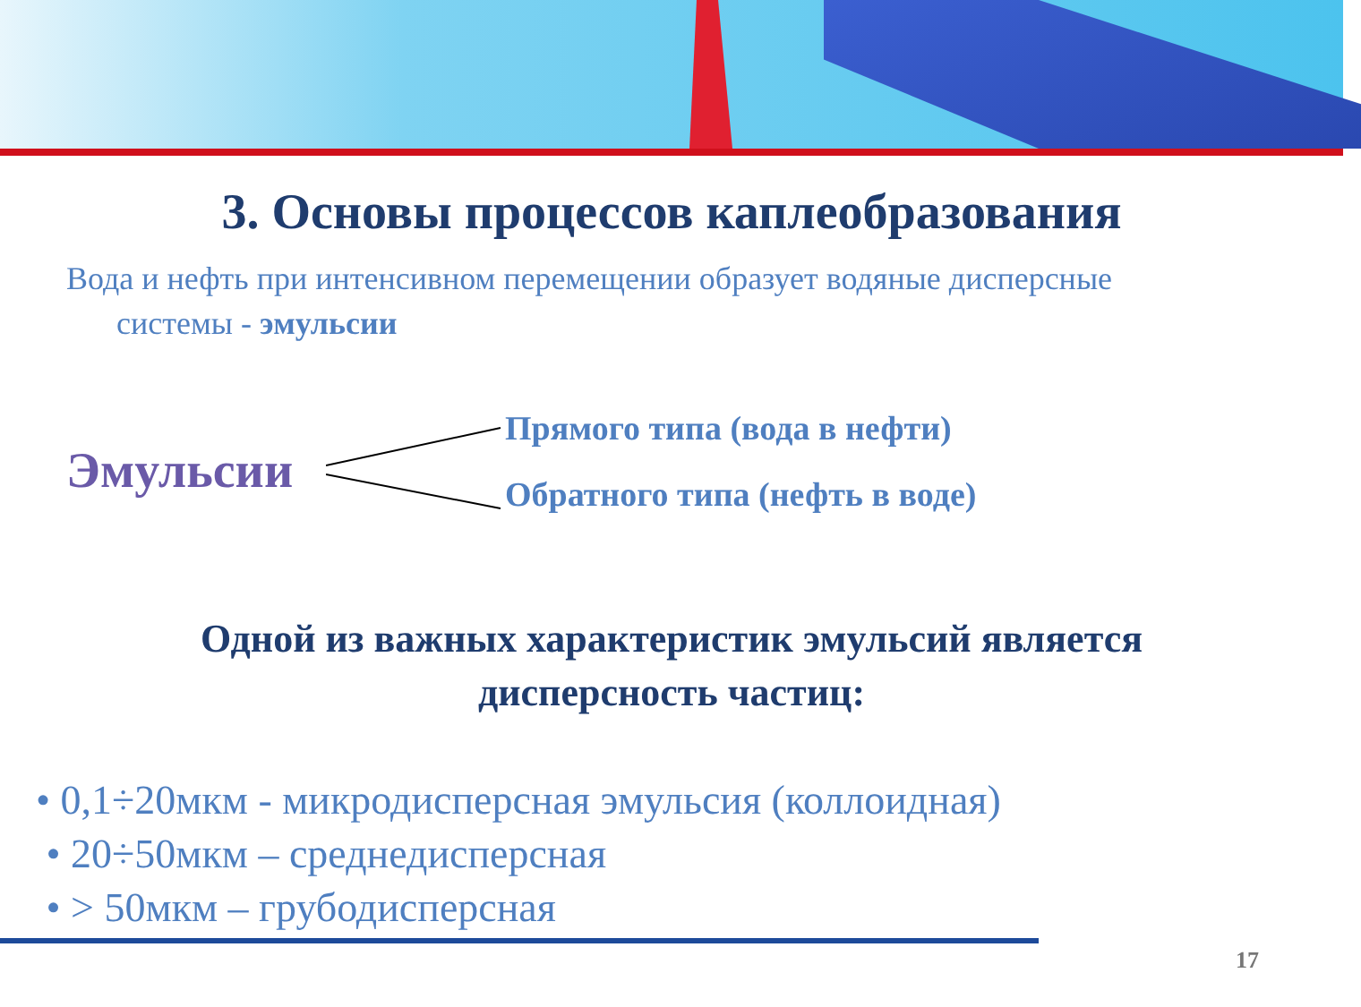3. Основы процессов каплеобразования
Вода и нефть при интенсивном перемещении образует водяные дисперсные
системы - эмульсии
Эмульсии
Прямого типа (вода в нефти)
Обратного типа (нефть в воде)
Одной из важных характеристик эмульсий является
дисперсность частиц:
• 0,1÷20мкм - микродисперсная эмульсия (коллоидная)
• 20÷50мкм – среднедисперсная
• > 50мкм – грубодисперсная
17